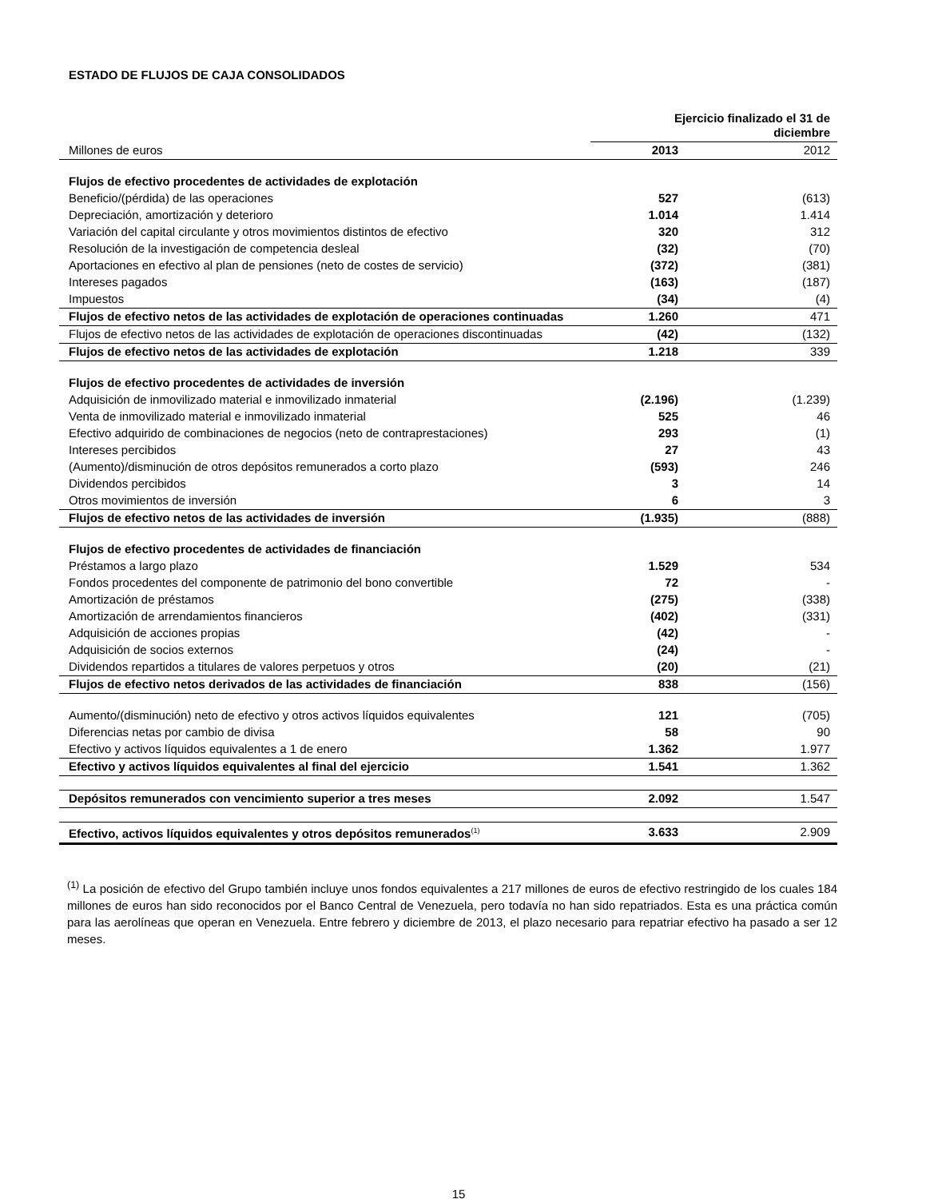ESTADO DE FLUJOS DE CAJA CONSOLIDADOS
| | Ejercicio finalizado el 31 de diciembre | |
| Millones de euros | 2013 | 2012 |
| Flujos de efectivo procedentes de actividades de explotación | | |
| Beneficio/(pérdida) de las operaciones | 527 | (613) |
| Depreciación, amortización y deterioro | 1.014 | 1.414 |
| Variación del capital circulante y otros movimientos distintos de efectivo | 320 | 312 |
| Resolución de la investigación de competencia desleal | (32) | (70) |
| Aportaciones en efectivo al plan de pensiones (neto de costes de servicio) | (372) | (381) |
| Intereses pagados | (163) | (187) |
| Impuestos | (34) | (4) |
| Flujos de efectivo netos de las actividades de explotación de operaciones continuadas | 1.260 | 471 |
| Flujos de efectivo netos de las actividades de explotación de operaciones discontinuadas | (42) | (132) |
| Flujos de efectivo netos de las actividades de explotación | 1.218 | 339 |
| Flujos de efectivo procedentes de actividades de inversión | | |
| Adquisición de inmovilizado material e inmovilizado inmaterial | (2.196) | (1.239) |
| Venta de inmovilizado material e inmovilizado inmaterial | 525 | 46 |
| Efectivo adquirido de combinaciones de negocios (neto de contraprestaciones) | 293 | (1) |
| Intereses percibidos | 27 | 43 |
| (Aumento)/disminución de otros depósitos remunerados a corto plazo | (593) | 246 |
| Dividendos percibidos | 3 | 14 |
| Otros movimientos de inversión | 6 | 3 |
| Flujos de efectivo netos de las actividades de inversión | (1.935) | (888) |
| Flujos de efectivo procedentes de actividades de financiación | | |
| Préstamos a largo plazo | 1.529 | 534 |
| Fondos procedentes del componente de patrimonio del bono convertible | 72 | - |
| Amortización de préstamos | (275) | (338) |
| Amortización de arrendamientos financieros | (402) | (331) |
| Adquisición de acciones propias | (42) | - |
| Adquisición de socios externos | (24) | - |
| Dividendos repartidos a titulares de valores perpetuos y otros | (20) | (21) |
| Flujos de efectivo netos derivados de las actividades de financiación | 838 | (156) |
| Aumento/(disminución) neto de efectivo y otros activos líquidos equivalentes | 121 | (705) |
| Diferencias netas por cambio de divisa | 58 | 90 |
| Efectivo y activos líquidos equivalentes a 1 de enero | 1.362 | 1.977 |
| Efectivo y activos líquidos equivalentes al final del ejercicio | 1.541 | 1.362 |
| Depósitos remunerados con vencimiento superior a tres meses | 2.092 | 1.547 |
| Efectivo, activos líquidos equivalentes y otros depósitos remunerados<sup>(1)</sup> | 3.633 | 2.909 |
<sup>(1)</sup> La posición de efectivo del Grupo también incluye unos fondos equivalentes a 217 millones de euros de efectivo restringido de los cuales 184 millones de euros han sido reconocidos por el Banco Central de Venezuela, pero todavía no han sido repatriados. Esta es una práctica común para las aerolíneas que operan en Venezuela. Entre febrero y diciembre de 2013, el plazo necesario para repatriar efectivo ha pasado a ser 12 meses.
15